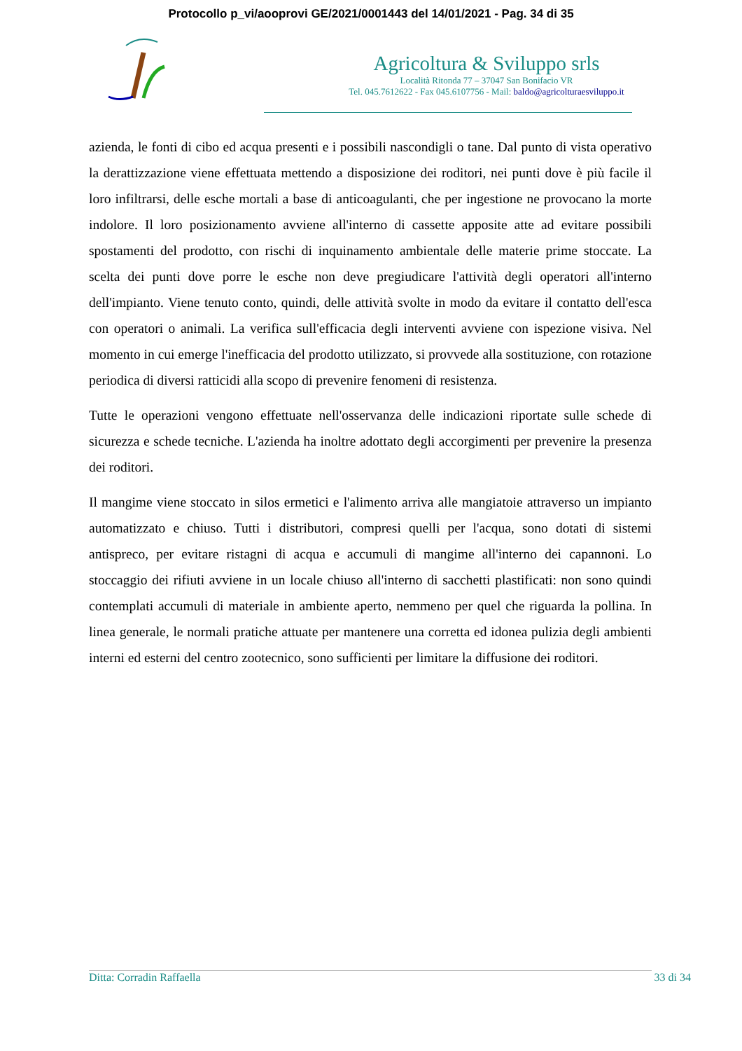Protocollo p_vi/aooprovi GE/2021/0001443 del 14/01/2021 - Pag. 34 di 35
Agricoltura & Sviluppo srls
Località Ritonda 77 – 37047 San Bonifacio VR
Tel. 045.7612622 - Fax 045.6107756 - Mail: baldo@agricolturaesviluppo.it
azienda, le fonti di cibo ed acqua presenti e i possibili nascondigli o tane. Dal punto di vista operativo la derattizzazione viene effettuata mettendo a disposizione dei roditori, nei punti dove è più facile il loro infiltrarsi, delle esche mortali a base di anticoagulanti, che per ingestione ne provocano la morte indolore. Il loro posizionamento avviene all'interno di cassette apposite atte ad evitare possibili spostamenti del prodotto, con rischi di inquinamento ambientale delle materie prime stoccate. La scelta dei punti dove porre le esche non deve pregiudicare l'attività degli operatori all'interno dell'impianto. Viene tenuto conto, quindi, delle attività svolte in modo da evitare il contatto dell'esca con operatori o animali. La verifica sull'efficacia degli interventi avviene con ispezione visiva. Nel momento in cui emerge l'inefficacia del prodotto utilizzato, si provvede alla sostituzione, con rotazione periodica di diversi ratticidi alla scopo di prevenire fenomeni di resistenza.
Tutte le operazioni vengono effettuate nell'osservanza delle indicazioni riportate sulle schede di sicurezza e schede tecniche. L'azienda ha inoltre adottato degli accorgimenti per prevenire la presenza dei roditori.
Il mangime viene stoccato in silos ermetici e l'alimento arriva alle mangiatoie attraverso un impianto automatizzato e chiuso. Tutti i distributori, compresi quelli per l'acqua, sono dotati di sistemi antispreco, per evitare ristagni di acqua e accumuli di mangime all'interno dei capannoni. Lo stoccaggio dei rifiuti avviene in un locale chiuso all'interno di sacchetti plastificati: non sono quindi contemplati accumuli di materiale in ambiente aperto, nemmeno per quel che riguarda la pollina. In linea generale, le normali pratiche attuate per mantenere una corretta ed idonea pulizia degli ambienti interni ed esterni del centro zootecnico, sono sufficienti per limitare la diffusione dei roditori.
Ditta: Corradin Raffaella 33 di 34